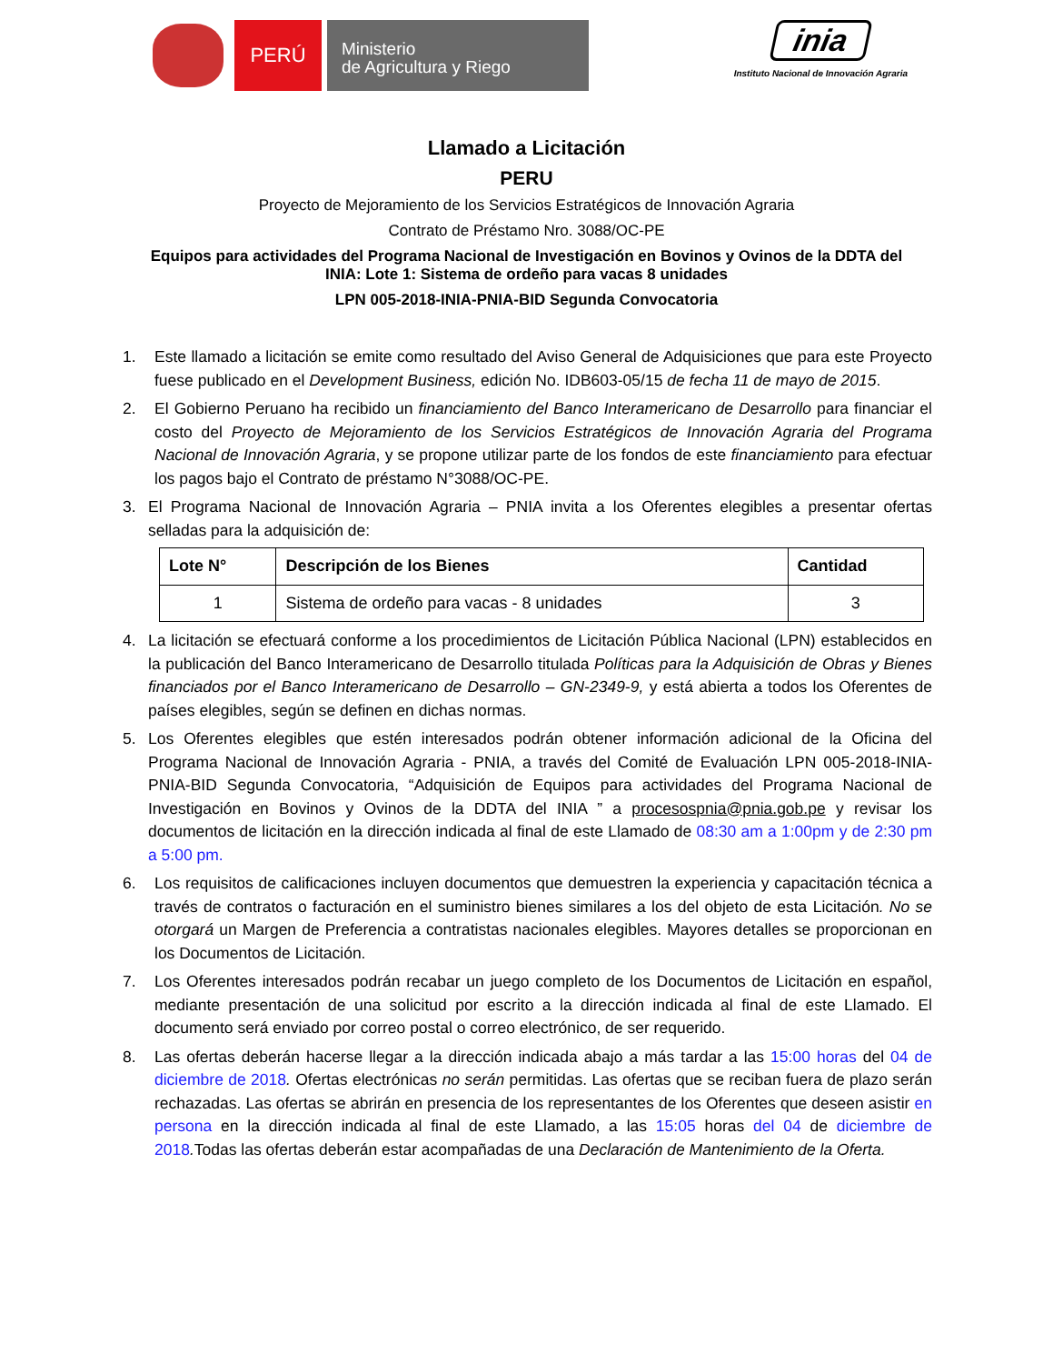PERÚ
Ministerio
de Agricultura y Riego
inia
Instituto Nacional de Innovación Agraria
Llamado a Licitación
PERU
Proyecto de Mejoramiento de los Servicios Estratégicos de Innovación Agraria
Contrato de Préstamo Nro. 3088/OC-PE
Equipos para actividades del Programa Nacional de Investigación en Bovinos y Ovinos de la DDTA del
INIA: Lote 1: Sistema de ordeño para vacas 8 unidades
LPN 005-2018-INIA-PNIA-BID Segunda Convocatoria
1. Este llamado a licitación se emite como resultado del Aviso General de Adquisiciones que para este Proyecto fuese publicado en el Development Business, edición No. IDB603-05/15 de fecha 11 de mayo de 2015.
2. El Gobierno Peruano ha recibido un financiamiento del Banco Interamericano de Desarrollo para financiar el costo del Proyecto de Mejoramiento de los Servicios Estratégicos de Innovación Agraria del Programa Nacional de Innovación Agraria, y se propone utilizar parte de los fondos de este financiamiento para efectuar los pagos bajo el Contrato de préstamo N°3088/OC-PE.
3. El Programa Nacional de Innovación Agraria – PNIA invita a los Oferentes elegibles a presentar ofertas selladas para la adquisición de:
| Lote N° | Descripción de los Bienes | Cantidad |
| --- | --- | --- |
| 1 | Sistema de ordeño para vacas - 8 unidades | 3 |
4. La licitación se efectuará conforme a los procedimientos de Licitación Pública Nacional (LPN) establecidos en la publicación del Banco Interamericano de Desarrollo titulada Políticas para la Adquisición de Obras y Bienes financiados por el Banco Interamericano de Desarrollo – GN-2349-9, y está abierta a todos los Oferentes de países elegibles, según se definen en dichas normas.
5. Los Oferentes elegibles que estén interesados podrán obtener información adicional de la Oficina del Programa Nacional de Innovación Agraria - PNIA, a través del Comité de Evaluación LPN 005-2018-INIA-PNIA-BID Segunda Convocatoria, “Adquisición de Equipos para actividades del Programa Nacional de Investigación en Bovinos y Ovinos de la DDTA del INIA ” a procesospnia@pnia.gob.pe y revisar los documentos de licitación en la dirección indicada al final de este Llamado de 08:30 am a 1:00pm y de 2:30 pm a 5:00 pm.
6. Los requisitos de calificaciones incluyen documentos que demuestren la experiencia y capacitación técnica a través de contratos o facturación en el suministro bienes similares a los del objeto de esta Licitación. No se otorgará un Margen de Preferencia a contratistas nacionales elegibles. Mayores detalles se proporcionan en los Documentos de Licitación.
7. Los Oferentes interesados podrán recabar un juego completo de los Documentos de Licitación en español, mediante presentación de una solicitud por escrito a la dirección indicada al final de este Llamado. El documento será enviado por correo postal o correo electrónico, de ser requerido.
8. Las ofertas deberán hacerse llegar a la dirección indicada abajo a más tardar a las 15:00 horas del 04 de diciembre de 2018. Ofertas electrónicas no serán permitidas. Las ofertas que se reciban fuera de plazo serán rechazadas. Las ofertas se abrirán en presencia de los representantes de los Oferentes que deseen asistir en persona en la dirección indicada al final de este Llamado, a las 15:05 horas del 04 de diciembre de 2018. Todas las ofertas deberán estar acompañadas de una Declaración de Mantenimiento de la Oferta.